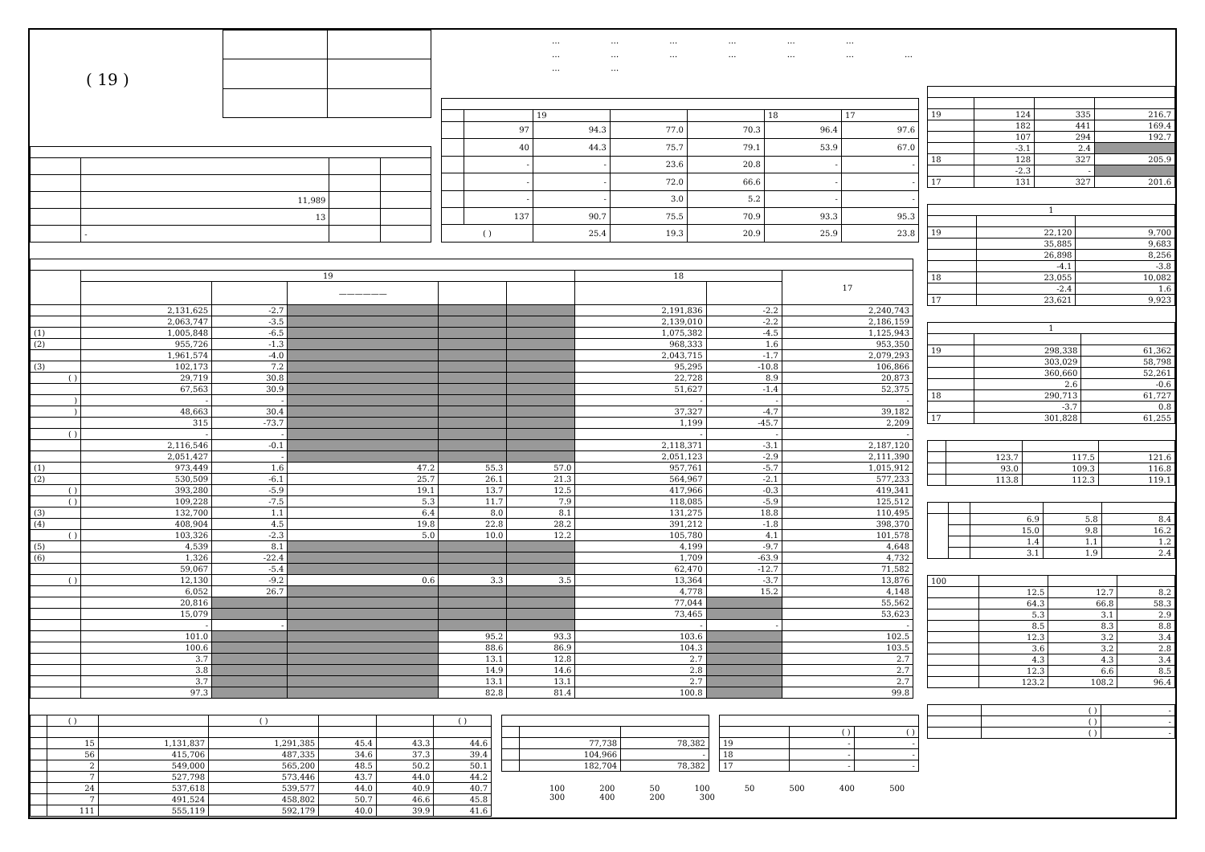( 19 )
… … … … … …
… … … … … … …
… …
| | 11,989 | | |
| | 13 | | |
| | - | | |
| | | 19 | | | 18 | 17 |
| --- | --- | --- | --- | --- | --- | --- |
| | 97 | 94.3 | 77.0 | 70.3 | 96.4 | 97.6 |
| | 40 | 44.3 | 75.7 | 79.1 | 53.9 | 67.0 |
| | - | - | 23.6 | 20.8 | - | - |
| | - | - | 72.0 | 66.6 | - | - |
| | - | - | 3.0 | 5.2 | - | - |
| | 137 | 90.7 | 75.5 | 70.9 | 93.3 | 95.3 |
| ( ) | | 25.4 | 19.3 | 20.9 | 25.9 | 23.8 |
| | 19 | | | | | 18 | | 17 |
| --- | --- | --- | --- | --- | --- | --- | --- | --- |
| | | | —————— | | | | | |
| | 2,131,625 | -2.7 | | | | 2,191,836 | -2.2 | 2,240,743 |
| | 2,063,747 | -3.5 | | | | 2,139,010 | -2.2 | 2,186,159 |
| (1) | 1,005,848 | -6.5 | | | | 1,075,382 | -4.5 | 1,125,943 |
| (2) | 955,726 | -1.3 | | | | 968,333 | 1.6 | 953,350 |
| | 1,961,574 | -4.0 | | | | 2,043,715 | -1.7 | 2,079,293 |
| (3) | 102,173 | 7.2 | | | | 95,295 | -10.8 | 106,866 |
| ( ) | 29,719 | 30.8 | | | | 22,728 | 8.9 | 20,873 |
| | 67,563 | 30.9 | | | | 51,627 | -1.4 | 52,375 |
| ) | - | - | | | | - | - | - |
| ) | 48,663 | 30.4 | | | | 37,327 | -4.7 | 39,182 |
| | 315 | -73.7 | | | | 1,199 | -45.7 | 2,209 |
| ( ) | - | - | | | | - | - | - |
| | 2,116,546 | -0.1 | | | | 2,118,371 | -3.1 | 2,187,120 |
| | 2,051,427 | - | | | | 2,051,123 | -2.9 | 2,111,390 |
| (1) | 973,449 | 1.6 | 47.2 | 55.3 | 57.0 | 957,761 | -5.7 | 1,015,912 |
| (2) | 530,509 | -6.1 | 25.7 | 26.1 | 21.3 | 564,967 | -2.1 | 577,233 |
| ( ) | 393,280 | -5.9 | 19.1 | 13.7 | 12.5 | 417,966 | -0.3 | 419,341 |
| ( ) | 109,228 | -7.5 | 5.3 | 11.7 | 7.9 | 118,085 | -5.9 | 125,512 |
| (3) | 132,700 | 1.1 | 6.4 | 8.0 | 8.1 | 131,275 | 18.8 | 110,495 |
| (4) | 408,904 | 4.5 | 19.8 | 22.8 | 28.2 | 391,212 | -1.8 | 398,370 |
| ( ) | 103,326 | -2.3 | 5.0 | 10.0 | 12.2 | 105,780 | 4.1 | 101,578 |
| (5) | 4,539 | 8.1 | | | | 4,199 | -9.7 | 4,648 |
| (6) | 1,326 | -22.4 | | | | 1,709 | -63.9 | 4,732 |
| | 59,067 | -5.4 | | | | 62,470 | -12.7 | 71,582 |
| ( ) | 12,130 | -9.2 | 0.6 | 3.3 | 3.5 | 13,364 | -3.7 | 13,876 |
| | 6,052 | 26.7 | | | | 4,778 | 15.2 | 4,148 |
| | 20,816 | | | | | 77,044 | | 55,562 |
| | 15,079 | | | | | 73,465 | | 53,623 |
| | - | - | | | | - | - | - |
| | 101.0 | | | 95.2 | 93.3 | 103.6 | | 102.5 |
| | 100.6 | | | 88.6 | 86.9 | 104.3 | | 103.5 |
| | 3.7 | | | 13.1 | 12.8 | 2.7 | | 2.7 |
| | 3.8 | | | 14.9 | 14.6 | 2.8 | | 2.7 |
| | 3.7 | | | 13.1 | 13.1 | 2.7 | | 2.7 |
| | 97.3 | | | 82.8 | 81.4 | 100.8 | | 99.8 |
| | ( ) | | ( ) | | | ( ) |
| --- | --- | --- | --- | --- | --- | --- |
| | 15 | 1,131,837 | 1,291,385 | 45.4 | 43.3 | 44.6 |
| | 56 | 415,706 | 487,335 | 34.6 | 37.3 | 39.4 |
| | 2 | 549,000 | 565,200 | 48.5 | 50.2 | 50.1 |
| | 7 | 527,798 | 573,446 | 43.7 | 44.0 | 44.2 |
| | 24 | 537,618 | 539,577 | 44.0 | 40.9 | 40.7 |
| | 7 | 491,524 | 458,802 | 50.7 | 46.6 | 45.8 |
| | 111 | 555,119 | 592,179 | 40.0 | 39.9 | 41.6 |
| | 77,738 | 78,382 |
| | 104,966 | - |
| | 182,704 | 78,382 |
| | ( ) | ( ) |
| 19 | - | - |
| 18 | - | - |
| 17 | - | - |
100 200 50 100 50 500 400 500 300 400 200 300
| 19 | 124 | 335 | 216.7 |
| | 182 | 441 | 169.4 |
| | 107 | 294 | 192.7 |
| | -3.1 | 2.4 | |
| 18 | 128 | 327 | 205.9 |
| | -2.3 | - | |
| 17 | 131 | 327 | 201.6 |
| 1 | | |
| --- | --- | --- |
| 19 | 22,120 | 9,700 |
| | 35,885 | 9,683 |
| | 26,898 | 8,256 |
| | -4.1 | -3.8 |
| 18 | 23,055 | 10,082 |
| | -2.4 | 1.6 |
| 17 | 23,621 | 9,923 |
| 1 | | |
| --- | --- | --- |
| 19 | 298,338 | 61,362 |
| | 303,029 | 58,798 |
| | 360,660 | 52,261 |
| | 2.6 | -0.6 |
| 18 | 290,713 | 61,727 |
| | -3.7 | 0.8 |
| 17 | 301,828 | 61,255 |
| | 123.7 | 117.5 | 121.6 |
| | 93.0 | 109.3 | 116.8 |
| | 113.8 | 112.3 | 119.1 |
| | | 6.9 | 5.8 | 8.4 |
| | | 15.0 | 9.8 | 16.2 |
| | | 1.4 | 1.1 | 1.2 |
| | | 3.1 | 1.9 | 2.4 |
| 100 | | | |
| --- | --- | --- | --- |
| | 12.5 | 12.7 | 8.2 |
| | 64.3 | 66.8 | 58.3 |
| | 5.3 | 3.1 | 2.9 |
| | 8.5 | 8.3 | 8.8 |
| | 12.3 | 3.2 | 3.4 |
| | 3.6 | 3.2 | 2.8 |
| | 4.3 | 4.3 | 3.4 |
| | 12.3 | 6.6 | 8.5 |
| | 123.2 | 108.2 | 96.4 |
| | ( ) | - |
| | ( ) | - |
| | ( ) | - |